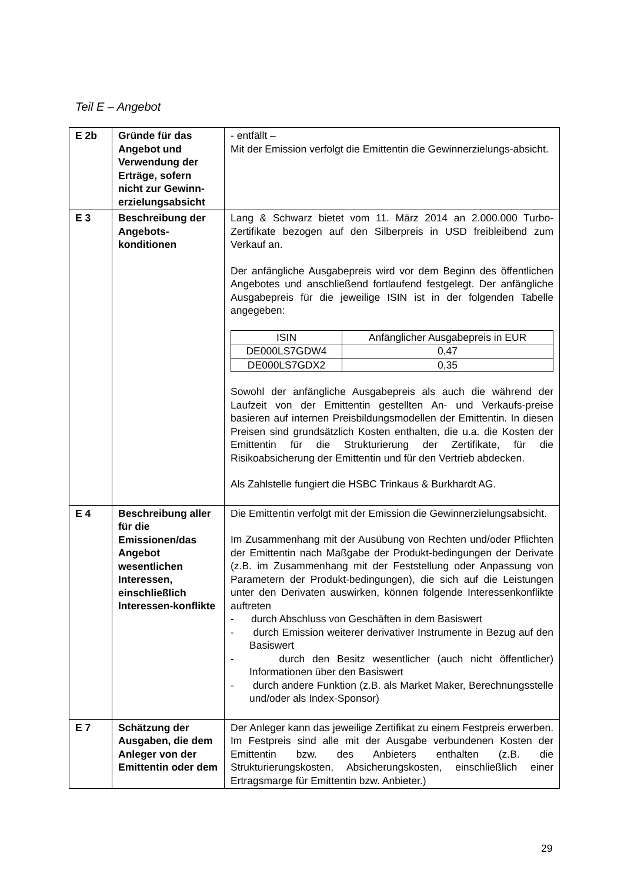Teil E – Angebot
| E 2b | Gründe für das Angebot und Verwendung der Erträge, sofern nicht zur Gewinn-erzielungsabsicht | - entfällt – Mit der Emission verfolgt die Emittentin die Gewinnerzielungs-absicht. |
| E 3 | Beschreibung der Angebots-konditionen | Lang & Schwarz bietet vom 11. März 2014 an 2.000.000 Turbo-Zertifikate bezogen auf den Silberpreis in USD freibleibend zum Verkauf an. Der anfängliche Ausgabepreis wird vor dem Beginn des öffentlichen Angebotes und anschließend fortlaufend festgelegt. Der anfängliche Ausgabepreis für die jeweilige ISIN ist in der folgenden Tabelle angegeben: / ISIN / Anfänglicher Ausgabepreis in EUR / / DE000LS7GDW4 / 0,47 / / DE000LS7GDX2 / 0,35 / Sowohl der anfängliche Ausgabepreis als auch die während der Laufzeit von der Emittentin gestellten An- und Verkaufs-preise basieren auf internen Preisbildungsmodellen der Emittentin. In diesen Preisen sind grundsätzlich Kosten enthalten, die u.a. die Kosten der Emittentin für die Strukturierung der Zertifikate, für die Risikoabsicherung der Emittentin und für den Vertrieb abdecken. Als Zahlstelle fungiert die HSBC Trinkaus & Burkhardt AG. |
| E 4 | Beschreibung aller für die Emissionen/das Angebot wesentlichen Interessen, einschließlich Interessen-konflikte | Die Emittentin verfolgt mit der Emission die Gewinnerzielungsabsicht. Im Zusammenhang mit der Ausübung von Rechten und/oder Pflichten der Emittentin nach Maßgabe der Produkt-bedingungen der Derivate (z.B. im Zusammenhang mit der Feststellung oder Anpassung von Parametern der Produkt-bedingungen), die sich auf die Leistungen unter den Derivaten auswirken, können folgende Interessenkonflikte auftreten - durch Abschluss von Geschäften in dem Basiswert - durch Emission weiterer derivativer Instrumente in Bezug auf den Basiswert - durch den Besitz wesentlicher (auch nicht öffentlicher) Informationen über den Basiswert - durch andere Funktion (z.B. als Market Maker, Berechnungsstelle und/oder als Index-Sponsor) |
| E 7 | Schätzung der Ausgaben, die dem Anleger von der Emittentin oder dem | Der Anleger kann das jeweilige Zertifikat zu einem Festpreis erwerben. Im Festpreis sind alle mit der Ausgabe verbundenen Kosten der Emittentin bzw. des Anbieters enthalten (z.B. die Strukturierungskosten, Absicherungskosten, einschließlich einer Ertragsmarge für Emittentin bzw. Anbieter.) |
29